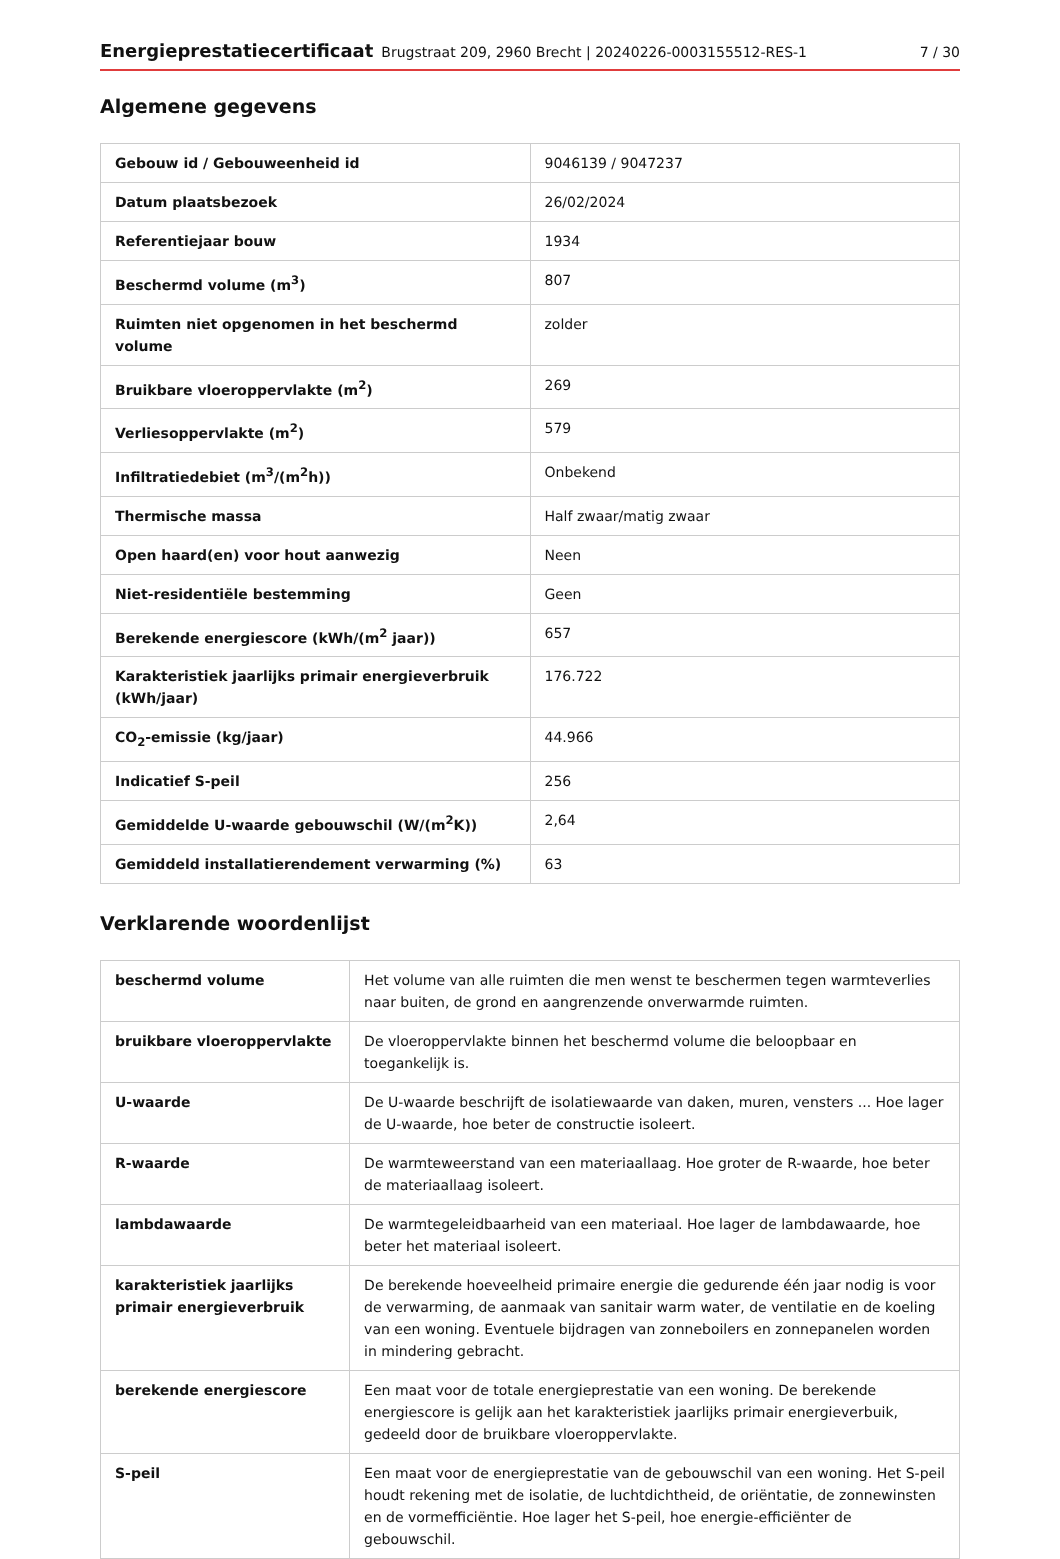Energieprestatiecertificaat Brugstraat 209, 2960 Brecht | 20240226-0003155512-RES-1 7 / 30
Algemene gegevens
| Gebouw id / Gebouweenheid id | 9046139 / 9047237 |
| Datum plaatsbezoek | 26/02/2024 |
| Referentiejaar bouw | 1934 |
| Beschermd volume (m<sup>3</sup>) | 807 |
| Ruimten niet opgenomen in het beschermd volume | zolder |
| Bruikbare vloeroppervlakte (m<sup>2</sup>) | 269 |
| Verliesoppervlakte (m<sup>2</sup>) | 579 |
| Infiltratiedebiet (m<sup>3</sup>/(m<sup>2</sup>h)) | Onbekend |
| Thermische massa | Half zwaar/matig zwaar |
| Open haard(en) voor hout aanwezig | Neen |
| Niet-residentiële bestemming | Geen |
| Berekende energiescore (kWh/(m<sup>2</sup> jaar)) | 657 |
| Karakteristiek jaarlijks primair energieverbruik (kWh/jaar) | 176.722 |
| CO<sub>2</sub>-emissie (kg/jaar) | 44.966 |
| Indicatief S-peil | 256 |
| Gemiddelde U-waarde gebouwschil (W/(m<sup>2</sup>K)) | 2,64 |
| Gemiddeld installatierendement verwarming (%) | 63 |
Verklarende woordenlijst
| beschermd volume | Het volume van alle ruimten die men wenst te beschermen tegen warmteverlies naar buiten, de grond en aangrenzende onverwarmde ruimten. |
| bruikbare vloeroppervlakte | De vloeroppervlakte binnen het beschermd volume die beloopbaar en toegankelijk is. |
| U-waarde | De U-waarde beschrijft de isolatiewaarde van daken, muren, vensters ... Hoe lager de U-waarde, hoe beter de constructie isoleert. |
| R-waarde | De warmteweerstand van een materiaallaag. Hoe groter de R-waarde, hoe beter de materiaallaag isoleert. |
| lambdawaarde | De warmtegeleidbaarheid van een materiaal. Hoe lager de lambdawaarde, hoe beter het materiaal isoleert. |
| karakteristiek jaarlijks primair energieverbruik | De berekende hoeveelheid primaire energie die gedurende één jaar nodig is voor de verwarming, de aanmaak van sanitair warm water, de ventilatie en de koeling van een woning. Eventuele bijdragen van zonneboilers en zonnepanelen worden in mindering gebracht. |
| berekende energiescore | Een maat voor de totale energieprestatie van een woning. De berekende energiescore is gelijk aan het karakteristiek jaarlijks primair energieverbuik, gedeeld door de bruikbare vloeroppervlakte. |
| S-peil | Een maat voor de energieprestatie van de gebouwschil van een woning. Het S-peil houdt rekening met de isolatie, de luchtdichtheid, de oriëntatie, de zonnewinsten en de vormefficiëntie. Hoe lager het S-peil, hoe energie-efficiënter de gebouwschil. |